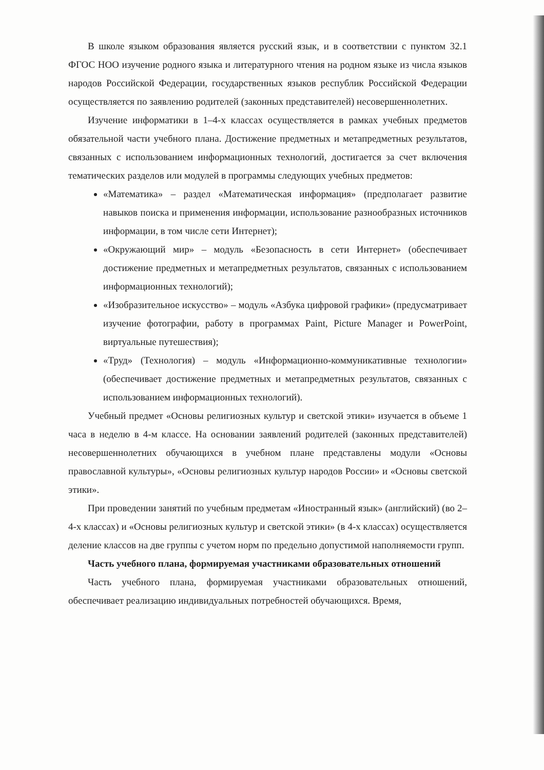В школе языком образования является русский язык, и в соответствии с пунктом 32.1 ФГОС НОО изучение родного языка и литературного чтения на родном языке из числа языков народов Российской Федерации, государственных языков республик Российской Федерации осуществляется по заявлению родителей (законных представителей) несовершеннолетних.
Изучение информатики в 1–4-х классах осуществляется в рамках учебных предметов обязательной части учебного плана. Достижение предметных и метапредметных результатов, связанных с использованием информационных технологий, достигается за счет включения тематических разделов или модулей в программы следующих учебных предметов:
«Математика» – раздел «Математическая информация» (предполагает развитие навыков поиска и применения информации, использование разнообразных источников информации, в том числе сети Интернет);
«Окружающий мир» – модуль «Безопасность в сети Интернет» (обеспечивает достижение предметных и метапредметных результатов, связанных с использованием информационных технологий);
«Изобразительное искусство» – модуль «Азбука цифровой графики» (предусматривает изучение фотографии, работу в программах Paint, Picture Manager и PowerPoint, виртуальные путешествия);
«Труд» (Технология) – модуль «Информационно-коммуникативные технологии» (обеспечивает достижение предметных и метапредметных результатов, связанных с использованием информационных технологий).
Учебный предмет «Основы религиозных культур и светской этики» изучается в объеме 1 часа в неделю в 4-м классе. На основании заявлений родителей (законных представителей) несовершеннолетних обучающихся в учебном плане представлены модули «Основы православной культуры», «Основы религиозных культур народов России» и «Основы светской этики».
При проведении занятий по учебным предметам «Иностранный язык» (английский) (во 2–4-х классах) и «Основы религиозных культур и светской этики» (в 4-х классах) осуществляется деление классов на две группы с учетом норм по предельно допустимой наполняемости групп.
Часть учебного плана, формируемая участниками образовательных отношений
Часть учебного плана, формируемая участниками образовательных отношений, обеспечивает реализацию индивидуальных потребностей обучающихся. Время,